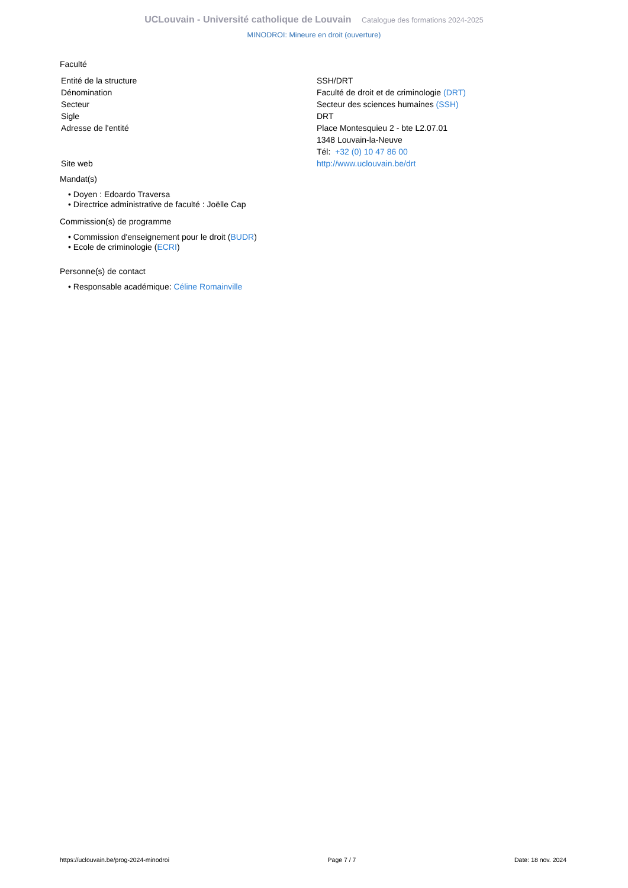UCLouvain - Université catholique de Louvain Catalogue des formations 2024-2025
MINODROI: Mineure en droit (ouverture)
Faculté
| Entité de la structure | SSH/DRT |
| Dénomination | Faculté de droit et de criminologie (DRT) |
| Secteur | Secteur des sciences humaines (SSH) |
| Sigle | DRT |
| Adresse de l'entité | Place Montesquieu 2 - bte L2.07.01 1348 Louvain-la-Neuve Tél: +32 (0) 10 47 86 00 |
| Site web | http://www.uclouvain.be/drt |
Mandat(s)
• Doyen : Edoardo Traversa
• Directrice administrative de faculté : Joëlle Cap
Commission(s) de programme
• Commission d'enseignement pour le droit (BUDR)
• Ecole de criminologie (ECRI)
Personne(s) de contact
• Responsable académique: Céline Romainville
https://uclouvain.be/prog-2024-minodroi Page 7 / 7 Date: 18 nov. 2024